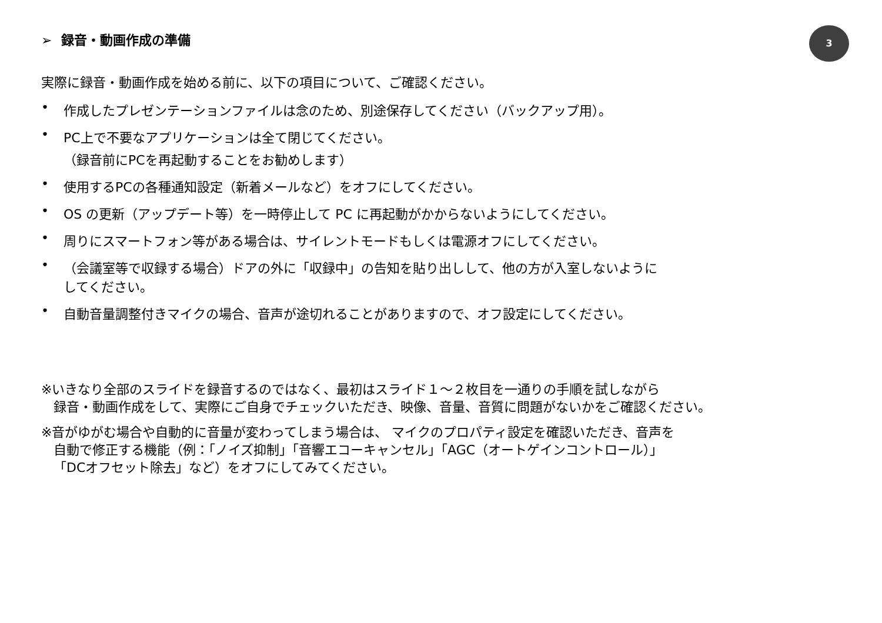3
➢ 録音・動画作成の準備
実際に録音・動画作成を始める前に、以下の項目について、ご確認ください。
• 作成したプレゼンテーションファイルは念のため、別途保存してください（バックアップ用）。
• PC上で不要なアプリケーションは全て閉じてください。
（録音前にPCを再起動することをお勧めします）
• 使用するPCの各種通知設定（新着メールなど）をオフにしてください。
• OS の更新（アップデート等）を一時停止して PC に再起動がかからないようにしてください。
• 周りにスマートフォン等がある場合は、サイレントモードもしくは電源オフにしてください。
• （会議室等で収録する場合）ドアの外に「収録中」の告知を貼り出しして、他の方が入室しないように
してください。
• 自動音量調整付きマイクの場合、音声が途切れることがありますので、オフ設定にしてください。
※いきなり全部のスライドを録音するのではなく、最初はスライド１～２枚目を一通りの手順を試しながら
録音・動画作成をして、実際にご自身でチェックいただき、映像、音量、音質に問題がないかをご確認ください。
※音がゆがむ場合や自動的に音量が変わってしまう場合は、 マイクのプロパティ設定を確認いただき、音声を
自動で修正する機能（例：「ノイズ抑制」「音響エコーキャンセル」「AGC（オートゲインコントロール）」
「DCオフセット除去」など）をオフにしてみてください。